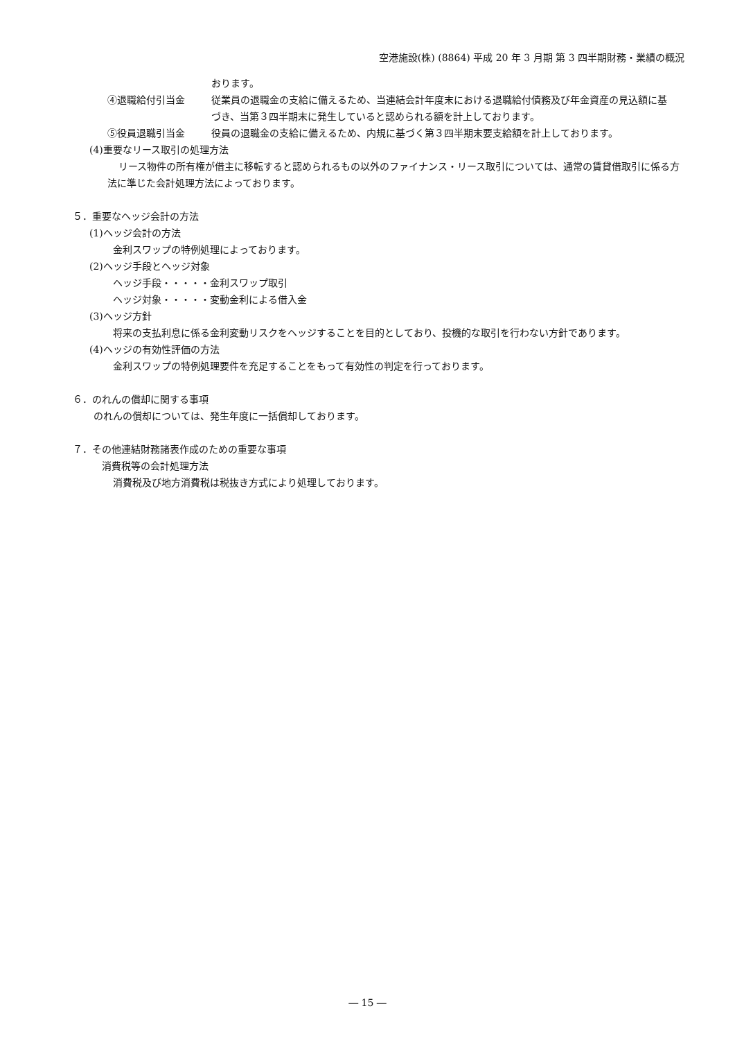空港施設(株) (8864) 平成 20 年 3 月期 第 3 四半期財務・業績の概況
おります。
④退職給付引当金 従業員の退職金の支給に備えるため、当連結会計年度末における退職給付債務及び年金資産の見込額に基づき、当第３四半期末に発生していると認められる額を計上しております。
⑤役員退職引当金 役員の退職金の支給に備えるため、内規に基づく第３四半期末要支給額を計上しております。
(4)重要なリース取引の処理方法
リース物件の所有権が借主に移転すると認められるもの以外のファイナンス・リース取引については、通常の賃貸借取引に係る方法に準じた会計処理方法によっております。
５．重要なヘッジ会計の方法
(1)ヘッジ会計の方法
金利スワップの特例処理によっております。
(2)ヘッジ手段とヘッジ対象
ヘッジ手段・・・・・金利スワップ取引
ヘッジ対象・・・・・変動金利による借入金
(3)ヘッジ方針
将来の支払利息に係る金利変動リスクをヘッジすることを目的としており、投機的な取引を行わない方針であります。
(4)ヘッジの有効性評価の方法
金利スワップの特例処理要件を充足することをもって有効性の判定を行っております。
６．のれんの償却に関する事項
のれんの償却については、発生年度に一括償却しております。
７．その他連結財務諸表作成のための重要な事項
消費税等の会計処理方法
消費税及び地方消費税は税抜き方式により処理しております。
― 15 ―